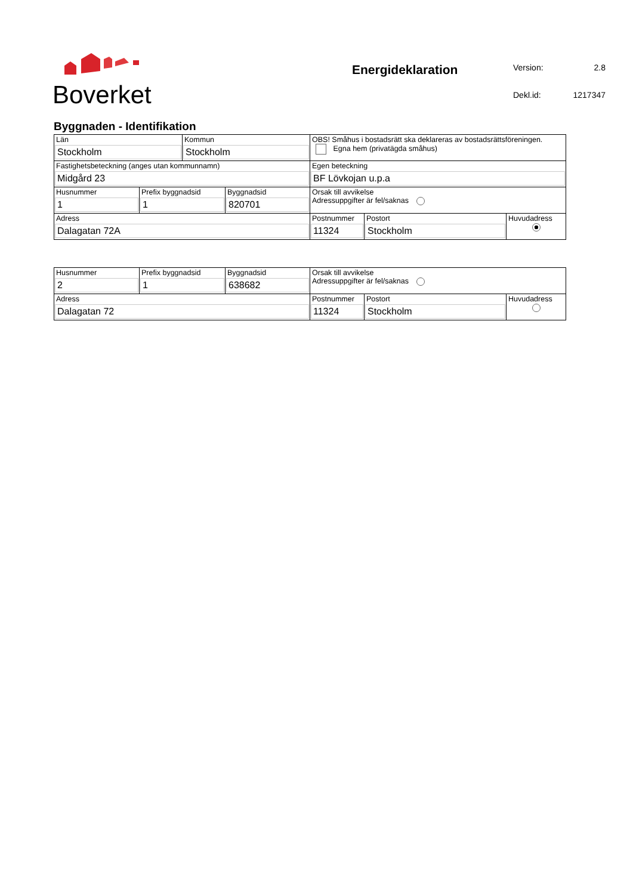Boverket
Energideklaration
Version: 2.8 Dekl.id: 1217347
Byggnaden - Identifikation
| Län Stockholm | | Kommun Stockholm | | OBS! Småhus i bostadsrätt ska deklareras av bostadsrättsföreningen. Egna hem (privatägda småhus) | | |
| Fastighetsbeteckning (anges utan kommunnamn) Midgård 23 | | | | Egen beteckning BF Lövkojan u.p.a | | |
| Husnummer 1 | Prefix byggnadsid 1 | | Byggnadsid 820701 | Orsak till avvikelse Adressuppgifter är fel/saknas | | |
| Adress Dalagatan 72A | | | | Postnummer 11324 | Postort Stockholm | Huvudadress |
| Husnummer 2 | Prefix byggnadsid 1 | Byggnadsid 638682 | Orsak till avvikelse Adressuppgifter är fel/saknas | | |
| Adress Dalagatan 72 | | | Postnummer 11324 | Postort Stockholm | Huvudadress |